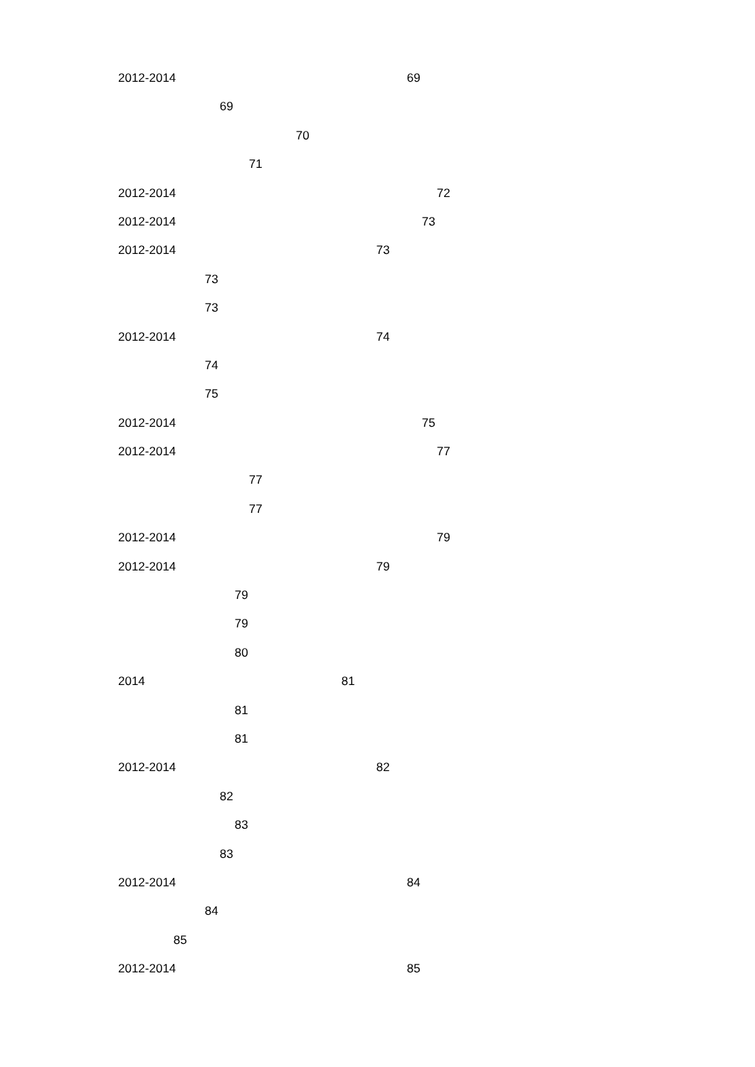2012-2014 69
69
70
71
2012-2014 72
2012-2014 73
2012-2014 73
73
73
2012-2014 74
74
75
2012-2014 75
2012-2014 77
77
77
2012-2014 79
2012-2014 79
79
79
80
2014 81
81
81
2012-2014 82
82
83
83
2012-2014 84
84
85
2012-2014 85